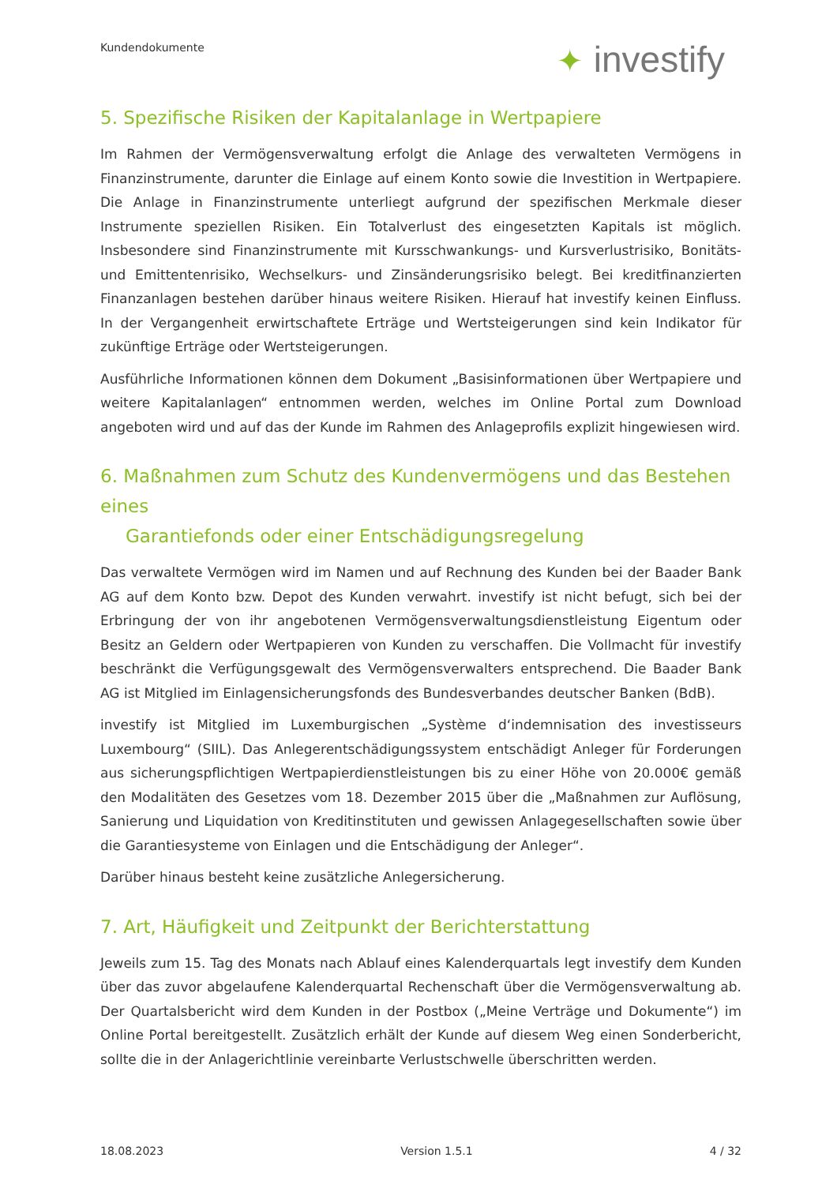Kundendokumente ✦ investify
5. Spezifische Risiken der Kapitalanlage in Wertpapiere
Im Rahmen der Vermögensverwaltung erfolgt die Anlage des verwalteten Vermögens in Finanzinstrumente, darunter die Einlage auf einem Konto sowie die Investition in Wertpapiere. Die Anlage in Finanzinstrumente unterliegt aufgrund der spezifischen Merkmale dieser Instrumente speziellen Risiken. Ein Totalverlust des eingesetzten Kapitals ist möglich. Insbesondere sind Finanzinstrumente mit Kursschwankungs- und Kursverlustrisiko, Bonitäts- und Emittentenrisiko, Wechselkurs- und Zinsänderungsrisiko belegt. Bei kreditfinanzierten Finanzanlagen bestehen darüber hinaus weitere Risiken. Hierauf hat investify keinen Einfluss. In der Vergangenheit erwirtschaftete Erträge und Wertsteigerungen sind kein Indikator für zukünftige Erträge oder Wertsteigerungen.
Ausführliche Informationen können dem Dokument „Basisinformationen über Wertpapiere und weitere Kapitalanlagen“ entnommen werden, welches im Online Portal zum Download angeboten wird und auf das der Kunde im Rahmen des Anlageprofils explizit hingewiesen wird.
6. Maßnahmen zum Schutz des Kundenvermögens und das Bestehen eines
Garantiefonds oder einer Entschädigungsregelung
Das verwaltete Vermögen wird im Namen und auf Rechnung des Kunden bei der Baader Bank AG auf dem Konto bzw. Depot des Kunden verwahrt. investify ist nicht befugt, sich bei der Erbringung der von ihr angebotenen Vermögensverwaltungsdienstleistung Eigentum oder Besitz an Geldern oder Wertpapieren von Kunden zu verschaffen. Die Vollmacht für investify beschränkt die Verfügungsgewalt des Vermögensverwalters entsprechend. Die Baader Bank AG ist Mitglied im Einlagensicherungsfonds des Bundesverbandes deutscher Banken (BdB).
investify ist Mitglied im Luxemburgischen „Système d‘indemnisation des investisseurs Luxembourg“ (SIIL). Das Anlegerentschädigungssystem entschädigt Anleger für Forderungen aus sicherungspflichtigen Wertpapierdienstleistungen bis zu einer Höhe von 20.000€ gemäß den Modalitäten des Gesetzes vom 18. Dezember 2015 über die „Maßnahmen zur Auflösung, Sanierung und Liquidation von Kreditinstituten und gewissen Anlagegesellschaften sowie über die Garantiesysteme von Einlagen und die Entschädigung der Anleger“.
Darüber hinaus besteht keine zusätzliche Anlegersicherung.
7. Art, Häufigkeit und Zeitpunkt der Berichterstattung
Jeweils zum 15. Tag des Monats nach Ablauf eines Kalenderquartals legt investify dem Kunden über das zuvor abgelaufene Kalenderquartal Rechenschaft über die Vermögensverwaltung ab. Der Quartalsbericht wird dem Kunden in der Postbox („Meine Verträge und Dokumente“) im Online Portal bereitgestellt. Zusätzlich erhält der Kunde auf diesem Weg einen Sonderbericht, sollte die in der Anlagerichtlinie vereinbarte Verlustschwelle überschritten werden.
18.08.2023 Version 1.5.1 4 / 32